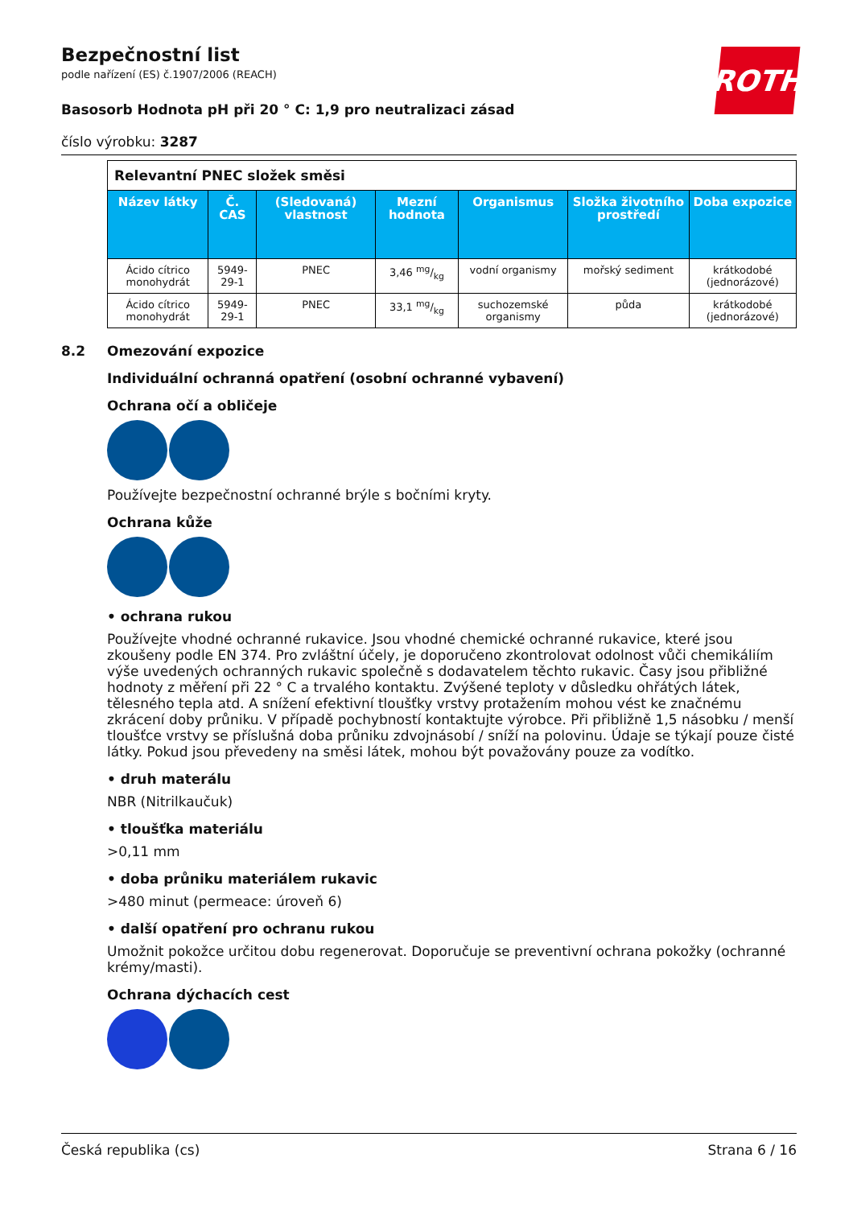ROTH
Bezpečnostní list
podle nařízení (ES) č.1907/2006 (REACH)
Basosorb Hodnota pH při 20 ° C: 1,9 pro neutralizaci zásad
číslo výrobku: 3287
| Relevantní PNEC složek směsi | | | | | | |
| Název látky | Č. CAS | (Sledovaná) vlastnost | Mezní hodnota | Organismus | Složka životního prostředí | Doba expozice |
| Ácido cítrico monohydrát | 5949-29-1 | PNEC | 3,46 mg/kg | vodní organismy | mořský sediment | krátkodobé (jednorázové) |
| Ácido cítrico monohydrát | 5949-29-1 | PNEC | 33,1 mg/kg | suchozemské organismy | půda | krátkodobé (jednorázové) |
8.2 Omezování expozice
Individuální ochranná opatření (osobní ochranné vybavení)
Ochrana očí a obličeje
Používejte bezpečnostní ochranné brýle s bočními kryty.
Ochrana kůže
• ochrana rukou
Používejte vhodné ochranné rukavice. Jsou vhodné chemické ochranné rukavice, které jsou zkoušeny podle EN 374. Pro zvláštní účely, je doporučeno zkontrolovat odolnost vůči chemikáliím výše uvedených ochranných rukavic společně s dodavatelem těchto rukavic. Časy jsou přibližné hodnoty z měření při 22 ° C a trvalého kontaktu. Zvýšené teploty v důsledku ohřátých látek, tělesného tepla atd. A snížení efektivní tloušťky vrstvy protažením mohou vést ke značnému zkrácení doby průniku. V případě pochybností kontaktujte výrobce. Při přibližně 1,5 násobku / menší tloušťce vrstvy se příslušná doba průniku zdvojnásobí / sníží na polovinu. Údaje se týkají pouze čisté látky. Pokud jsou převedeny na směsi látek, mohou být považovány pouze za vodítko.
• druh materálu
NBR (Nitrilkaučuk)
• tloušťka materiálu
>0,11 mm
• doba průniku materiálem rukavic
>480 minut (permeace: úroveň 6)
• další opatření pro ochranu rukou
Umožnit pokožce určitou dobu regenerovat. Doporučuje se preventivní ochrana pokožky (ochranné krémy/masti).
Ochrana dýchacích cest
Česká republika (cs) Strana 6 / 16